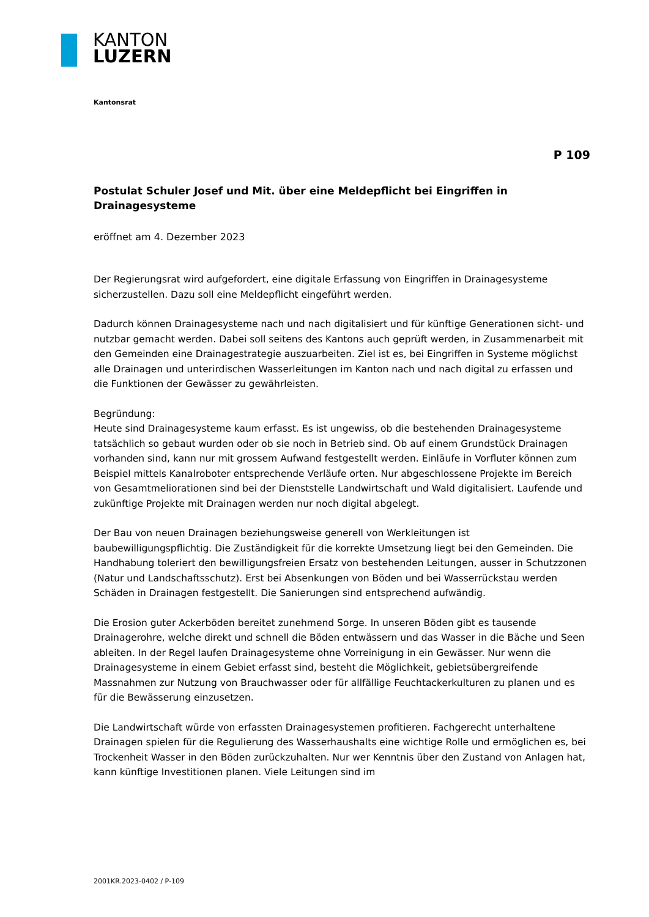KANTON
LUZERN
Kantonsrat
P 109
Postulat Schuler Josef und Mit. über eine Meldepflicht bei Eingriffen in Drainagesysteme
eröffnet am 4. Dezember 2023
Der Regierungsrat wird aufgefordert, eine digitale Erfassung von Eingriffen in Drainagesysteme sicherzustellen. Dazu soll eine Meldepflicht eingeführt werden.
Dadurch können Drainagesysteme nach und nach digitalisiert und für künftige Generationen sicht- und nutzbar gemacht werden. Dabei soll seitens des Kantons auch geprüft werden, in Zusammenarbeit mit den Gemeinden eine Drainagestrategie auszuarbeiten. Ziel ist es, bei Eingriffen in Systeme möglichst alle Drainagen und unterirdischen Wasserleitungen im Kanton nach und nach digital zu erfassen und die Funktionen der Gewässer zu gewährleisten.
Begründung:
Heute sind Drainagesysteme kaum erfasst. Es ist ungewiss, ob die bestehenden Drainagesysteme tatsächlich so gebaut wurden oder ob sie noch in Betrieb sind. Ob auf einem Grundstück Drainagen vorhanden sind, kann nur mit grossem Aufwand festgestellt werden. Einläufe in Vorfluter können zum Beispiel mittels Kanalroboter entsprechende Verläufe orten. Nur abgeschlossene Projekte im Bereich von Gesamtmeliorationen sind bei der Dienststelle Landwirtschaft und Wald digitalisiert. Laufende und zukünftige Projekte mit Drainagen werden nur noch digital abgelegt.
Der Bau von neuen Drainagen beziehungsweise generell von Werkleitungen ist baubewilligungspflichtig. Die Zuständigkeit für die korrekte Umsetzung liegt bei den Gemeinden. Die Handhabung toleriert den bewilligungsfreien Ersatz von bestehenden Leitungen, ausser in Schutzzonen (Natur und Landschaftsschutz). Erst bei Absenkungen von Böden und bei Wasserrückstau werden Schäden in Drainagen festgestellt. Die Sanierungen sind entsprechend aufwändig.
Die Erosion guter Ackerböden bereitet zunehmend Sorge. In unseren Böden gibt es tausende Drainagerohre, welche direkt und schnell die Böden entwässern und das Wasser in die Bäche und Seen ableiten. In der Regel laufen Drainagesysteme ohne Vorreinigung in ein Gewässer. Nur wenn die Drainagesysteme in einem Gebiet erfasst sind, besteht die Möglichkeit, gebietsübergreifende Massnahmen zur Nutzung von Brauchwasser oder für allfällige Feuchtackerkulturen zu planen und es für die Bewässerung einzusetzen.
Die Landwirtschaft würde von erfassten Drainagesystemen profitieren. Fachgerecht unterhaltene Drainagen spielen für die Regulierung des Wasserhaushalts eine wichtige Rolle und ermöglichen es, bei Trockenheit Wasser in den Böden zurückzuhalten. Nur wer Kenntnis über den Zustand von Anlagen hat, kann künftige Investitionen planen. Viele Leitungen sind im
2001KR.2023-0402 / P-109